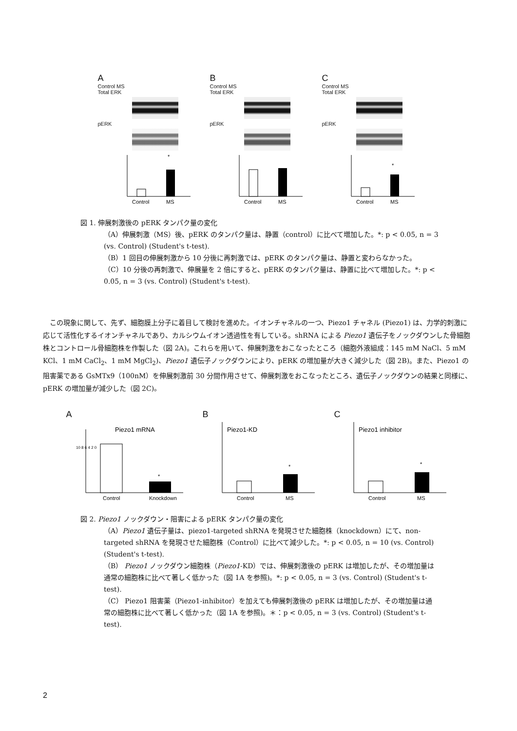A
Control MS
Total ERK
pERK
*
Control
MS
B
Control MS
Total ERK
pERK
Control
MS
C
Control MS
Total ERK
pERK
*
Control
MS
図 1. 伸展刺激後の pERK タンパク量の変化
（A）伸展刺激（MS）後、pERK のタンパク量は、静置（control）に比べて増加した。*: p < 0.05, n = 3 (vs. Control) (Student's t-test).
（B）1 回目の伸展刺激から 10 分後に再刺激では、pERK のタンパク量は、静置と変わらなかった。
（C）10 分後の再刺激で、伸展量を 2 倍にすると、pERK のタンパク量は、静置に比べて増加した。*: p < 0.05, n = 3 (vs. Control) (Student's t-test).
この現象に関して、先ず、細胞膜上分子に着目して検討を進めた。イオンチャネルの一つ、Piezo1 チャネル (Piezo1) は、力学的刺激に応じて活性化するイオンチャネルであり、カルシウムイオン透過性を有している。shRNA による Piezo1 遺伝子をノックダウンした骨細胞株とコントロール骨細胞株を作製した（図 2A)。これらを用いて、伸展刺激をおこなったところ（細胞外液組成：145 mM NaCl、5 mM KCl、1 mM CaCl<sub>2</sub>、1 mM MgCl<sub>2</sub>)、Piezo1 遺伝子ノックダウンにより、pERK の増加量が大きく減少した（図 2B)。また、Piezo1 の阻害薬である GsMTx9（100nM）を伸展刺激前 30 分間作用させて、伸展刺激をおこなったところ、遺伝子ノックダウンの結果と同様に、pERK の増加量が減少した（図 2C)。
A
Piezo1 mRNA
10 8 6 4 2 0
*
Control
Knockdown
B
Piezo1-KD
*
Control
MS
C
Piezo1 inhibitor
*
Control
MS
図 2. Piezo1 ノックダウン・阻害による pERK タンパク量の変化
（A）Piezo1 遺伝子量は、piezo1-targeted shRNA を発現させた細胞株（knockdown）にて、non-targeted shRNA を発現させた細胞株（Control）に比べて減少した。*: p < 0.05, n = 10 (vs. Control) (Student's t-test).
（B） Piezo1 ノックダウン細胞株（Piezo1-KD）では、伸展刺激後の pERK は増加したが、その増加量は通常の細胞株に比べて著しく低かった（図 1A を参照)。*: p < 0.05, n = 3 (vs. Control) (Student's t-test).
（C） Piezo1 阻害薬（Piezo1-inhibitor）を加えても伸展刺激後の pERK は増加したが、その増加量は通常の細胞株に比べて著しく低かった（図 1A を参照)。＊：p < 0.05, n = 3 (vs. Control) (Student's t-test).
2